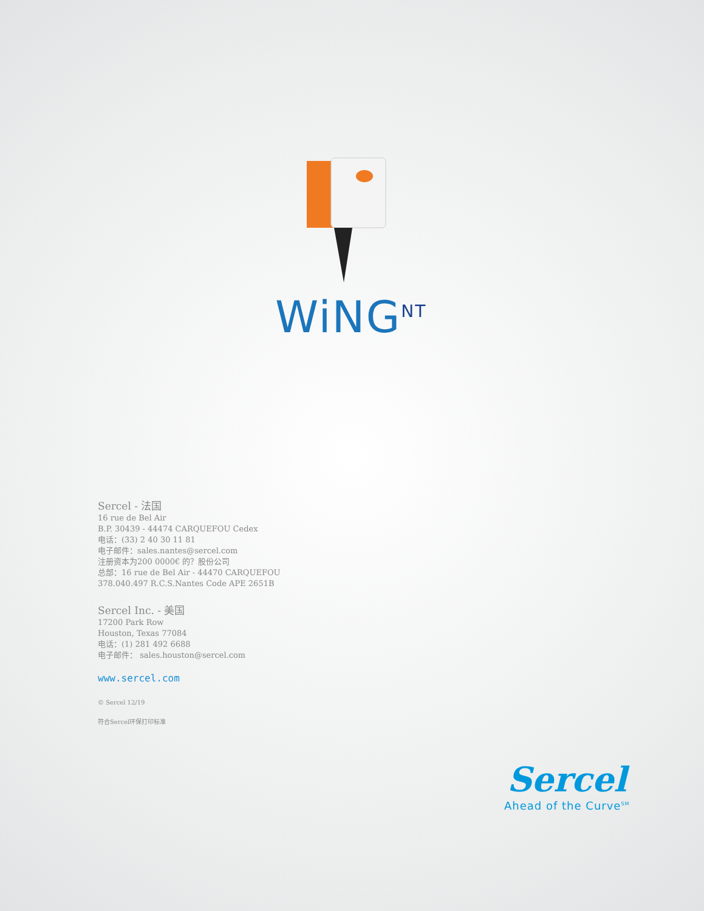WiNG<sup>NT</sup>
Sercel - 法国
16 rue de Bel Air
B.P. 30439 - 44474 CARQUEFOU Cedex
电话：(33) 2 40 30 11 81
电子邮件：sales.nantes@sercel.com
注册资本为200 0000€ 的？股份公司
总部：16 rue de Bel Air - 44470 CARQUEFOU
378.040.497 R.C.S.Nantes Code APE 2651B
Sercel Inc. - 美国
17200 Park Row
Houston, Texas 77084
电话：(1) 281 492 6688
电子邮件： sales.houston@sercel.com
www.sercel.com
© Sercel 12/19
符合Sercel环保打印标准
Sercel
Ahead of the Curve<sup>SM</sup>